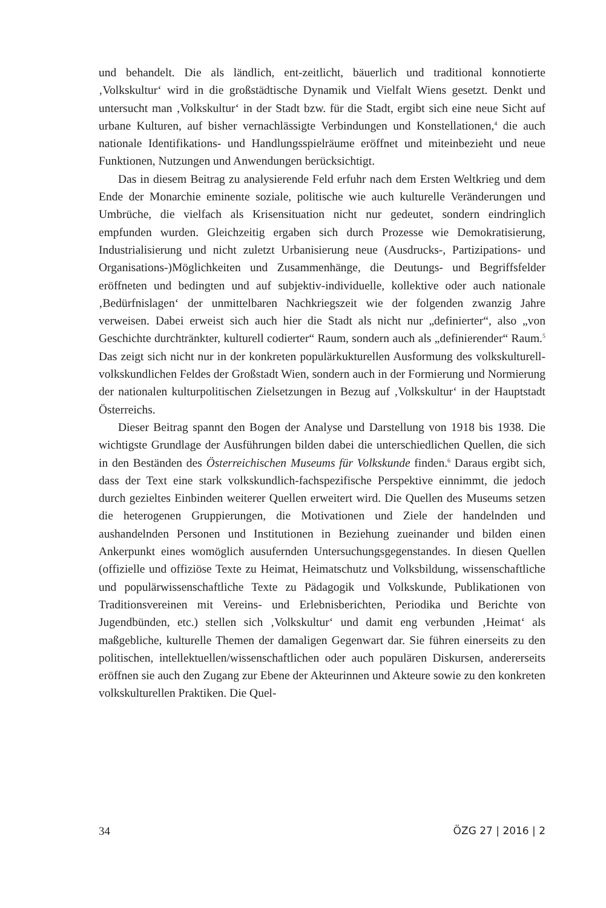und behandelt. Die als ländlich, ent-zeitlicht, bäuerlich und traditional konnotierte ‚Volkskultur‘ wird in die großstädtische Dynamik und Vielfalt Wiens gesetzt. Denkt und untersucht man ‚Volkskultur‘ in der Stadt bzw. für die Stadt, ergibt sich eine neue Sicht auf urbane Kulturen, auf bisher vernachlässigte Verbindungen und Konstellationen,<sup>4</sup> die auch nationale Identifikations- und Handlungsspielräume eröffnet und miteinbezieht und neue Funktionen, Nutzungen und Anwendungen berücksichtigt.
Das in diesem Beitrag zu analysierende Feld erfuhr nach dem Ersten Weltkrieg und dem Ende der Monarchie eminente soziale, politische wie auch kulturelle Veränderungen und Umbrüche, die vielfach als Krisensituation nicht nur gedeutet, sondern eindringlich empfunden wurden. Gleichzeitig ergaben sich durch Prozesse wie Demokratisierung, Industrialisierung und nicht zuletzt Urbanisierung neue (Ausdrucks-, Partizipations- und Organisations-)Möglichkeiten und Zusammenhänge, die Deutungs- und Begriffsfelder eröffneten und bedingten und auf subjektiv-individuelle, kollektive oder auch nationale ‚Bedürfnislagen‘ der unmittelbaren Nachkriegszeit wie der folgenden zwanzig Jahre verweisen. Dabei erweist sich auch hier die Stadt als nicht nur „definierter“, also „von Geschichte durchtränkter, kulturell codierter“ Raum, sondern auch als „definierender“ Raum.<sup>5</sup> Das zeigt sich nicht nur in der konkreten populärkukturellen Ausformung des volkskulturell-volkskundlichen Feldes der Großstadt Wien, sondern auch in der Formierung und Normierung der nationalen kulturpolitischen Zielsetzungen in Bezug auf ‚Volkskultur‘ in der Hauptstadt Österreichs.
Dieser Beitrag spannt den Bogen der Analyse und Darstellung von 1918 bis 1938. Die wichtigste Grundlage der Ausführungen bilden dabei die unterschiedlichen Quellen, die sich in den Beständen des Österreichischen Museums für Volkskunde finden.<sup>6</sup> Daraus ergibt sich, dass der Text eine stark volkskundlich-fachspezifische Perspektive einnimmt, die jedoch durch gezieltes Einbinden weiterer Quellen erweitert wird. Die Quellen des Museums setzen die heterogenen Gruppierungen, die Motivationen und Ziele der handelnden und aushandelnden Personen und Institutionen in Beziehung zueinander und bilden einen Ankerpunkt eines womöglich ausufernden Untersuchungsgegenstandes. In diesen Quellen (offizielle und offiziöse Texte zu Heimat, Heimatschutz und Volksbildung, wissenschaftliche und populärwissenschaftliche Texte zu Pädagogik und Volkskunde, Publikationen von Traditionsvereinen mit Vereins- und Erlebnisberichten, Periodika und Berichte von Jugendbünden, etc.) stellen sich ‚Volkskultur‘ und damit eng verbunden ‚Heimat‘ als maßgebliche, kulturelle Themen der damaligen Gegenwart dar. Sie führen einerseits zu den politischen, intellektuellen/wissenschaftlichen oder auch populären Diskursen, andererseits eröffnen sie auch den Zugang zur Ebene der Akteurinnen und Akteure sowie zu den konkreten volkskulturellen Praktiken. Die Quel-
34 ÖZG 27 | 2016 | 2